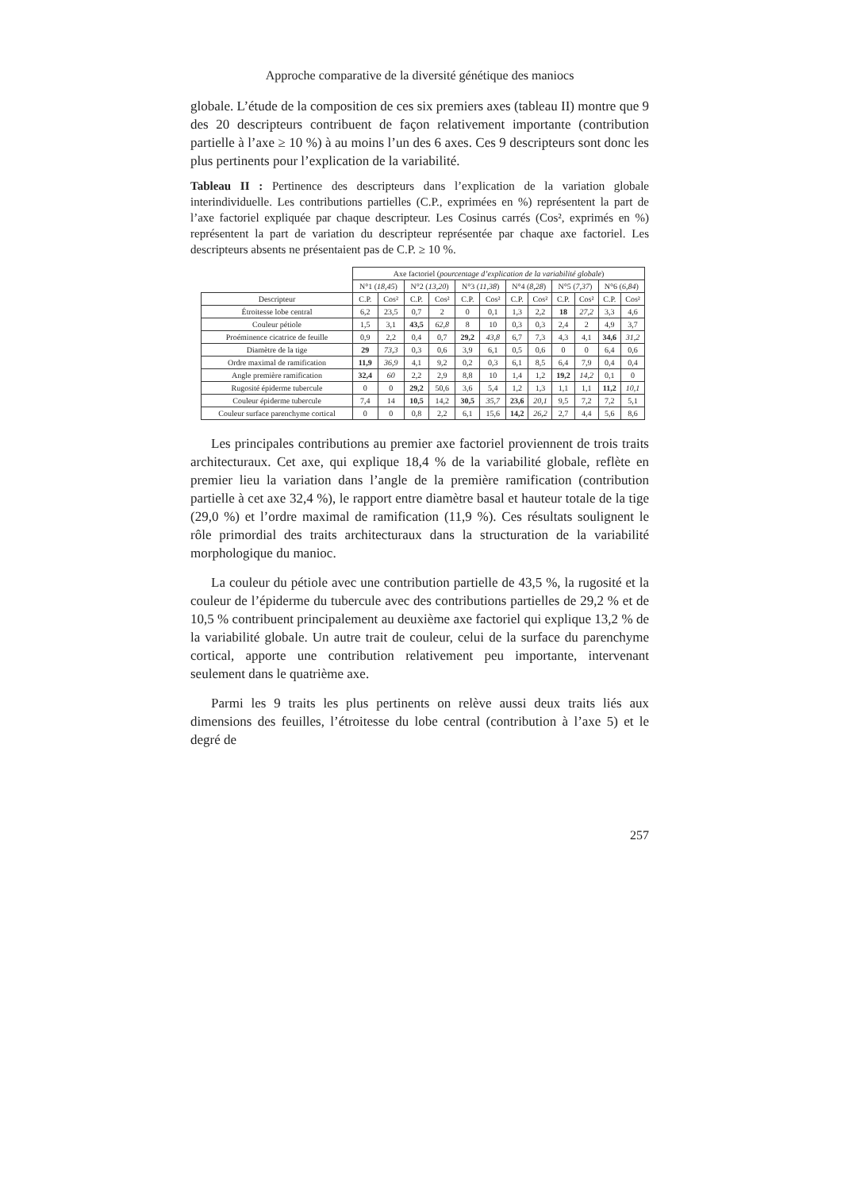Approche comparative de la diversité génétique des maniocs
globale. L’étude de la composition de ces six premiers axes (tableau II) montre que 9 des 20 descripteurs contribuent de façon relativement importante (contribution partielle à l’axe ≥ 10 %) à au moins l’un des 6 axes. Ces 9 descripteurs sont donc les plus pertinents pour l’explication de la variabilité.
Tableau II : Pertinence des descripteurs dans l’explication de la variation globale interindividuelle. Les contributions partielles (C.P., exprimées en %) représentent la part de l’axe factoriel expliquée par chaque descripteur. Les Cosinus carrés (Cos², exprimés en %) représentent la part de variation du descripteur représentée par chaque axe factoriel. Les descripteurs absents ne présentaient pas de C.P. ≥ 10 %.
| | Axe factoriel ( pourcentage d’explication de la variabilité globale ) | | | | | | | | | | | |
| | N°1 ( 18,45 ) | | N°2 ( 13,20 ) | | N°3 ( 11,38 ) | | N°4 ( 8,28 ) | | N°5 ( 7,37 ) | | N°6 ( 6,84 ) | |
| Descripteur | C.P. | Cos² | C.P. | Cos² | C.P. | Cos² | C.P. | Cos² | C.P. | Cos² | C.P. | Cos² |
| Étroitesse lobe central | 6,2 | 23,5 | 0,7 | 2 | 0 | 0,1 | 1,3 | 2,2 | 18 | 27,2 | 3,3 | 4,6 |
| Couleur pétiole | 1,5 | 3,1 | 43,5 | 62,8 | 8 | 10 | 0,3 | 0,3 | 2,4 | 2 | 4,9 | 3,7 |
| Proéminence cicatrice de feuille | 0,9 | 2,2 | 0,4 | 0,7 | 29,2 | 43,8 | 6,7 | 7,3 | 4,3 | 4,1 | 34,6 | 31,2 |
| Diamètre de la tige | 29 | 73,3 | 0,3 | 0,6 | 3,9 | 6,1 | 0,5 | 0,6 | 0 | 0 | 6,4 | 0,6 |
| Ordre maximal de ramification | 11,9 | 36,9 | 4,1 | 9,2 | 0,2 | 0,3 | 6,1 | 8,5 | 6,4 | 7,9 | 0,4 | 0,4 |
| Angle première ramification | 32,4 | 60 | 2,2 | 2,9 | 8,8 | 10 | 1,4 | 1,2 | 19,2 | 14,2 | 0,1 | 0 |
| Rugosité épiderme tubercule | 0 | 0 | 29,2 | 50,6 | 3,6 | 5,4 | 1,2 | 1,3 | 1,1 | 1,1 | 11,2 | 10,1 |
| Couleur épiderme tubercule | 7,4 | 14 | 10,5 | 14,2 | 30,5 | 35,7 | 23,6 | 20,1 | 9,5 | 7,2 | 7,2 | 5,1 |
| Couleur surface parenchyme cortical | 0 | 0 | 0,8 | 2,2 | 6,1 | 15,6 | 14,2 | 26,2 | 2,7 | 4,4 | 5,6 | 8,6 |
Les principales contributions au premier axe factoriel proviennent de trois traits architecturaux. Cet axe, qui explique 18,4 % de la variabilité globale, reflète en premier lieu la variation dans l’angle de la première ramification (contribution partielle à cet axe 32,4 %), le rapport entre diamètre basal et hauteur totale de la tige (29,0 %) et l’ordre maximal de ramification (11,9 %). Ces résultats soulignent le rôle primordial des traits architecturaux dans la structuration de la variabilité morphologique du manioc.
La couleur du pétiole avec une contribution partielle de 43,5 %, la rugosité et la couleur de l’épiderme du tubercule avec des contributions partielles de 29,2 % et de 10,5 % contribuent principalement au deuxième axe factoriel qui explique 13,2 % de la variabilité globale. Un autre trait de couleur, celui de la surface du parenchyme cortical, apporte une contribution relativement peu importante, intervenant seulement dans le quatrième axe.
Parmi les 9 traits les plus pertinents on relève aussi deux traits liés aux dimensions des feuilles, l’étroitesse du lobe central (contribution à l’axe 5) et le degré de
257